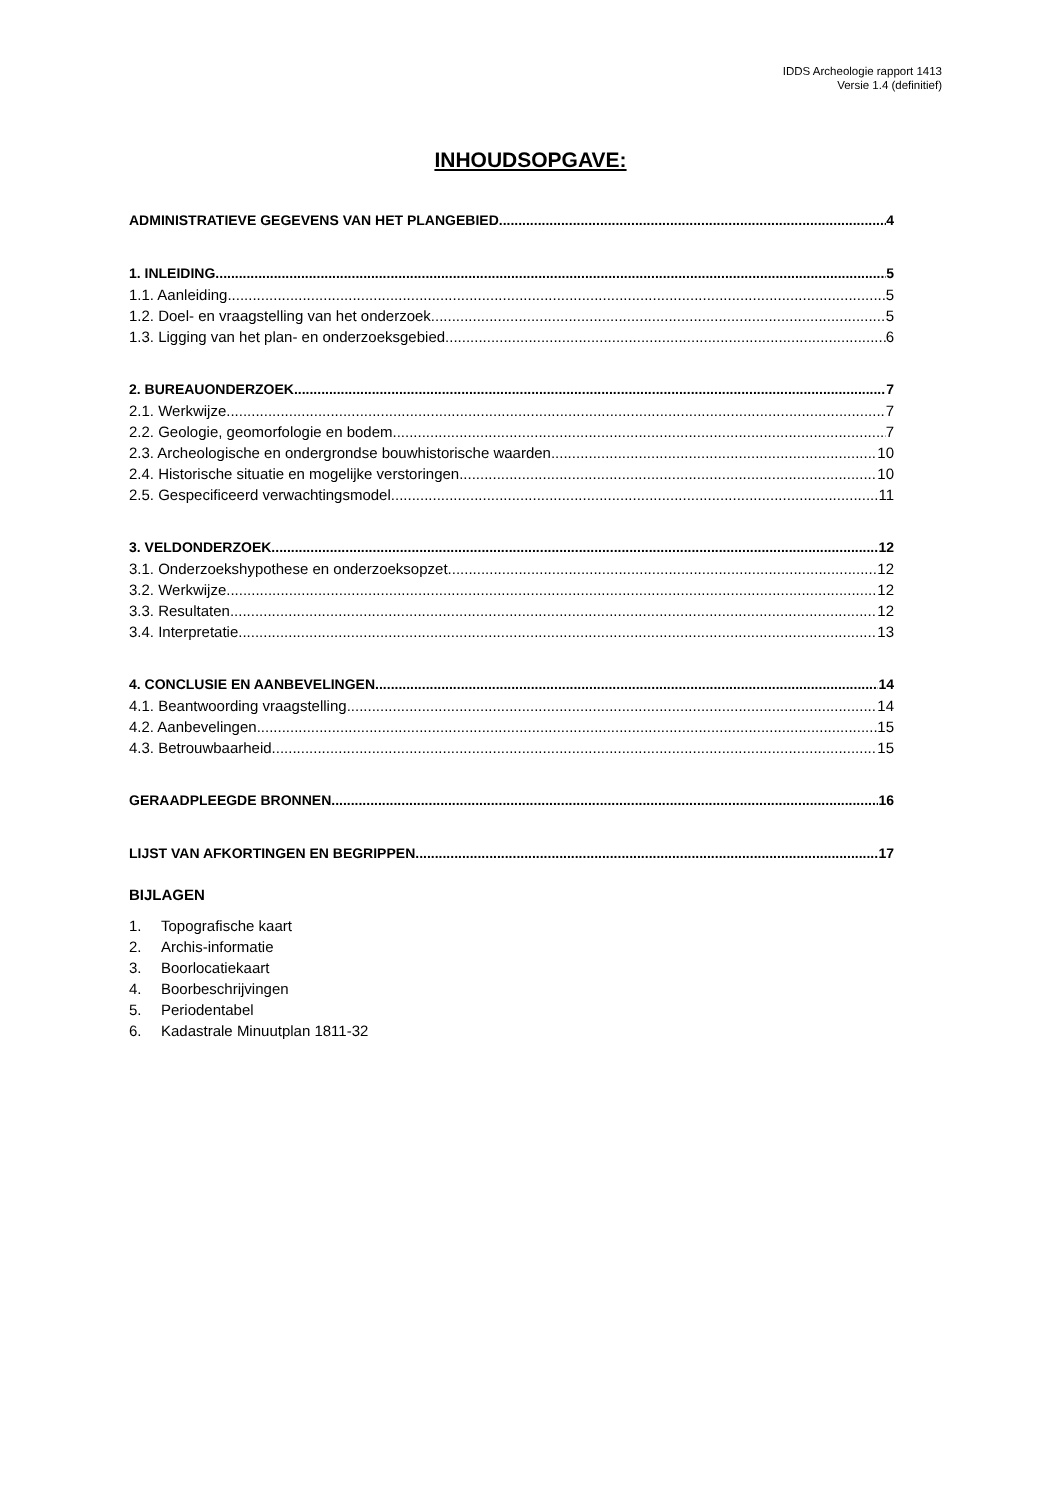IDDS Archeologie rapport 1413
Versie 1.4 (definitief)
INHOUDSOPGAVE:
ADMINISTRATIEVE GEGEVENS VAN HET PLANGEBIED 4
1. INLEIDING 5
1.1. Aanleiding 5
1.2. Doel- en vraagstelling van het onderzoek 5
1.3. Ligging van het plan- en onderzoeksgebied 6
2. BUREAUONDERZOEK 7
2.1. Werkwijze 7
2.2. Geologie, geomorfologie en bodem 7
2.3. Archeologische en ondergrondse bouwhistorische waarden 10
2.4. Historische situatie en mogelijke verstoringen 10
2.5. Gespecificeerd verwachtingsmodel 11
3. VELDONDERZOEK 12
3.1. Onderzoekshypothese en onderzoeksopzet 12
3.2. Werkwijze 12
3.3. Resultaten 12
3.4. Interpretatie 13
4. CONCLUSIE EN AANBEVELINGEN 14
4.1. Beantwoording vraagstelling 14
4.2. Aanbevelingen 15
4.3. Betrouwbaarheid 15
GERAADPLEEGDE BRONNEN 16
LIJST VAN AFKORTINGEN EN BEGRIPPEN 17
BIJLAGEN
1. Topografische kaart
2. Archis-informatie
3. Boorlocatiekaart
4. Boorbeschrijvingen
5. Periodentabel
6. Kadastrale Minuutplan 1811-32